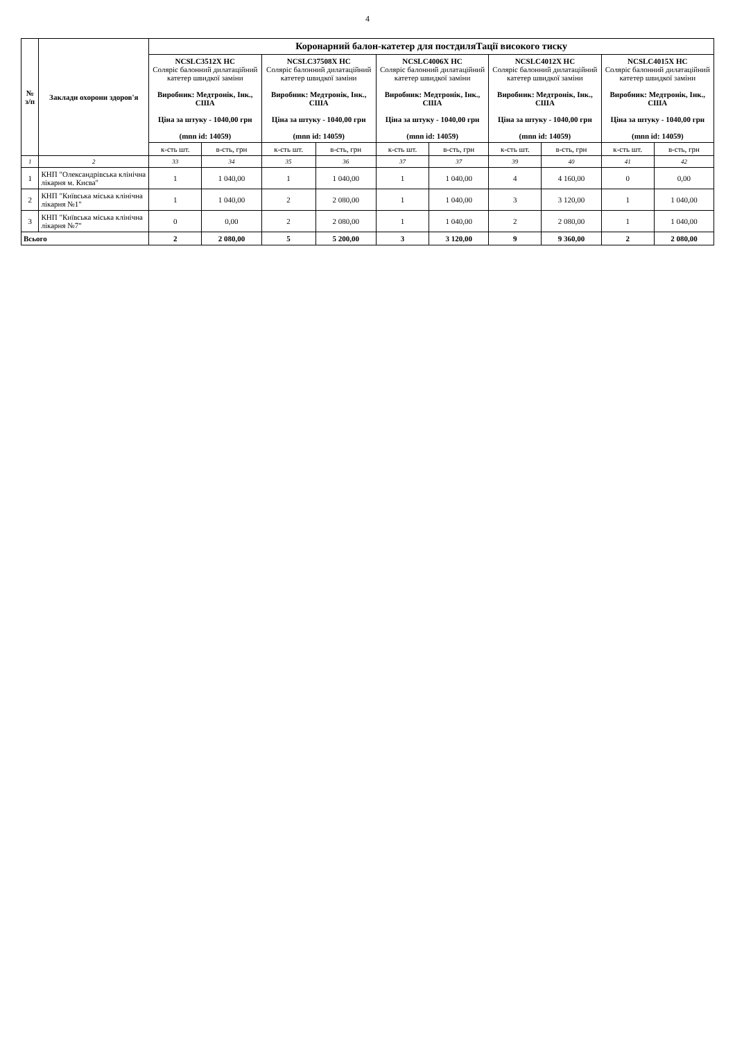4
| № з/п | Заклади охорони здоров'я | Коронарний балон-катетер для постдиляТації високого тиску | | | | | | | | | |
| --- | --- | --- | --- | --- | --- | --- | --- | --- | --- | --- | --- |
| | | NCSLC3512X HC Соляріс балонний дилатаційний катетер швидкої заміни Виробник: Медтронік, Інк., США Ціна за штуку - 1040,00 грн (mnn id: 14059) | | NCSLC37508X HC Соляріс балонний дилатаційний катетер швидкої заміни Виробник: Медтронік, Інк., США Ціна за штуку - 1040,00 грн (mnn id: 14059) | | NCSLC4006X HC Соляріс балонний дилатаційний катетер швидкої заміни Виробник: Медтронік, Інк., США Ціна за штуку - 1040,00 грн (mnn id: 14059) | | NCSLC4012X HC Соляріс балонний дилатаційний катетер швидкої заміни Виробник: Медтронік, Інк., США Ціна за штуку - 1040,00 грн (mnn id: 14059) | | NCSLC4015X HC Соляріс балонний дилатаційний катетер швидкої заміни Виробник: Медтронік, Інк., США Ціна за штуку - 1040,00 грн (mnn id: 14059) | |
| | | к-сть шт. | в-сть, грн | к-сть шт. | в-сть, грн | к-сть шт. | в-сть, грн | к-сть шт. | в-сть, грн | к-сть шт. | в-сть, грн |
| 1 | 2 | 33 | 34 | 35 | 36 | 37 | 37 | 39 | 40 | 41 | 42 |
| 1 | КНП "Олександрівська клінічна лікарня м. Києва" | 1 | 1 040,00 | 1 | 1 040,00 | 1 | 1 040,00 | 4 | 4 160,00 | 0 | 0,00 |
| 2 | КНП "Київська міська клінічна лікарня №1" | 1 | 1 040,00 | 2 | 2 080,00 | 1 | 1 040,00 | 3 | 3 120,00 | 1 | 1 040,00 |
| 3 | КНП "Київська міська клінічна лікарня №7" | 0 | 0,00 | 2 | 2 080,00 | 1 | 1 040,00 | 2 | 2 080,00 | 1 | 1 040,00 |
| Всього | | 2 | 2 080,00 | 5 | 5 200,00 | 3 | 3 120,00 | 9 | 9 360,00 | 2 | 2 080,00 |